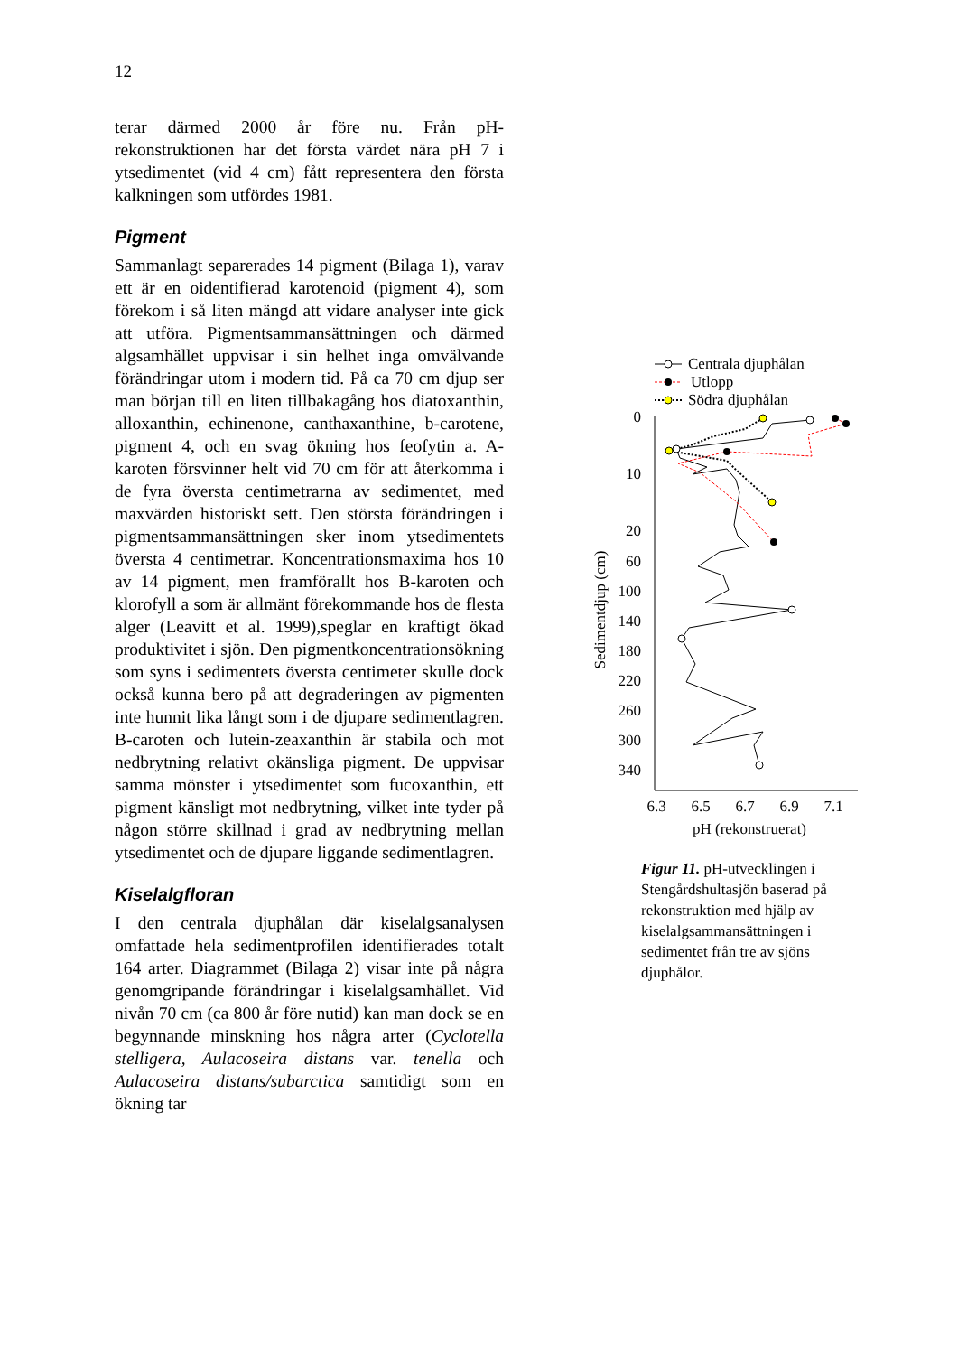12
terar därmed 2000 år före nu. Från pH-rekonstruktionen har det första värdet nära pH 7 i ytsedimentet (vid 4 cm) fått representera den första kalkningen som utfördes 1981.
Pigment
Sammanlagt separerades 14 pigment (Bilaga 1), varav ett är en oidentifierad karotenoid (pigment 4), som förekom i så liten mängd att vidare analyser inte gick att utföra. Pigmentsammansättningen och därmed algsamhället uppvisar i sin helhet inga omvälvande förändringar utom i modern tid. På ca 70 cm djup ser man början till en liten tillbakagång hos diatoxanthin, alloxanthin, echinenone, canthaxanthine, b-carotene, pigment 4, och en svag ökning hos feofytin a. A-karoten försvinner helt vid 70 cm för att återkomma i de fyra översta centimetrarna av sedimentet, med maxvärden historiskt sett. Den största förändringen i pigmentsammansättningen sker inom ytsedimentets översta 4 centimetrar. Koncentrationsmaxima hos 10 av 14 pigment, men framförallt hos B-karoten och klorofyll a som är allmänt förekommande hos de flesta alger (Leavitt et al. 1999),speglar en kraftigt ökad produktivitet i sjön. Den pigmentkoncentrationsökning som syns i sedimentets översta centimeter skulle dock också kunna bero på att degraderingen av pigmenten inte hunnit lika långt som i de djupare sedimentlagren. B-caroten och lutein-zeaxanthin är stabila och mot nedbrytning relativt okänsliga pigment. De uppvisar samma mönster i ytsedimentet som fucoxanthin, ett pigment känsligt mot nedbrytning, vilket inte tyder på någon större skillnad i grad av nedbrytning mellan ytsedimentet och de djupare liggande sedimentlagren.
Kiselalgfloran
I den centrala djuphålan där kiselalgsanalysen omfattade hela sedimentprofilen identifierades totalt 164 arter. Diagrammet (Bilaga 2) visar inte på några genomgripande förändringar i kiselalgsamhället. Vid nivån 70 cm (ca 800 år före nutid) kan man dock se en begynnande minskning hos några arter (Cyclotella stelligera, Aulacoseira distans var. tenella och Aulacoseira distans/subarctica samtidigt som en ökning tar
Centrala djuphålan
Utlopp
Södra djuphålan
0
10
20
60
100
140
180
220
260
300
340
6.3
6.5
6.7
6.9
7.1
pH (rekonstruerat)
Sedimentdjup (cm)
Figur 11. pH-utvecklingen i Stengårdshultasjön baserad på rekonstruktion med hjälp av kiselalgsammansättningen i sedimentet från tre av sjöns djuphålor.